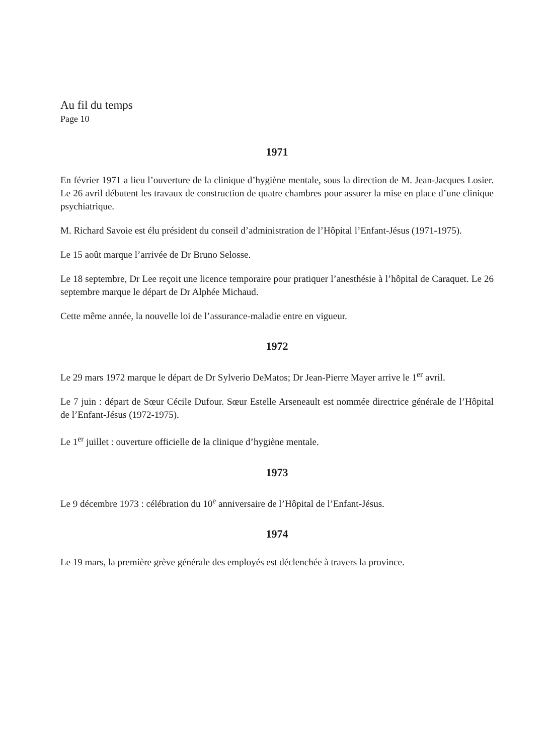Au fil du temps
Page 10
1971
En février 1971 a lieu l’ouverture de la clinique d’hygiène mentale, sous la direction de M. Jean-Jacques Losier. Le 26 avril débutent les travaux de construction de quatre chambres pour assurer la mise en place d’une clinique psychiatrique.
M. Richard Savoie est élu président du conseil d’administration de l’Hôpital l’Enfant-Jésus (1971-1975).
Le 15 août marque l’arrivée de Dr Bruno Selosse.
Le 18 septembre, Dr Lee reçoit une licence temporaire pour pratiquer l’anesthésie à l’hôpital de Caraquet. Le 26 septembre marque le départ de Dr Alphée Michaud.
Cette même année, la nouvelle loi de l’assurance-maladie entre en vigueur.
1972
Le 29 mars 1972 marque le départ de Dr Sylverio DeMatos; Dr Jean-Pierre Mayer arrive le 1<sup>er</sup> avril.
Le 7 juin : départ de Sœur Cécile Dufour. Sœur Estelle Arseneault est nommée directrice générale de l’Hôpital de l’Enfant-Jésus (1972-1975).
Le 1<sup>er</sup> juillet : ouverture officielle de la clinique d’hygiène mentale.
1973
Le 9 décembre 1973 : célébration du 10<sup>e</sup> anniversaire de l’Hôpital de l’Enfant-Jésus.
1974
Le 19 mars, la première grève générale des employés est déclenchée à travers la province.